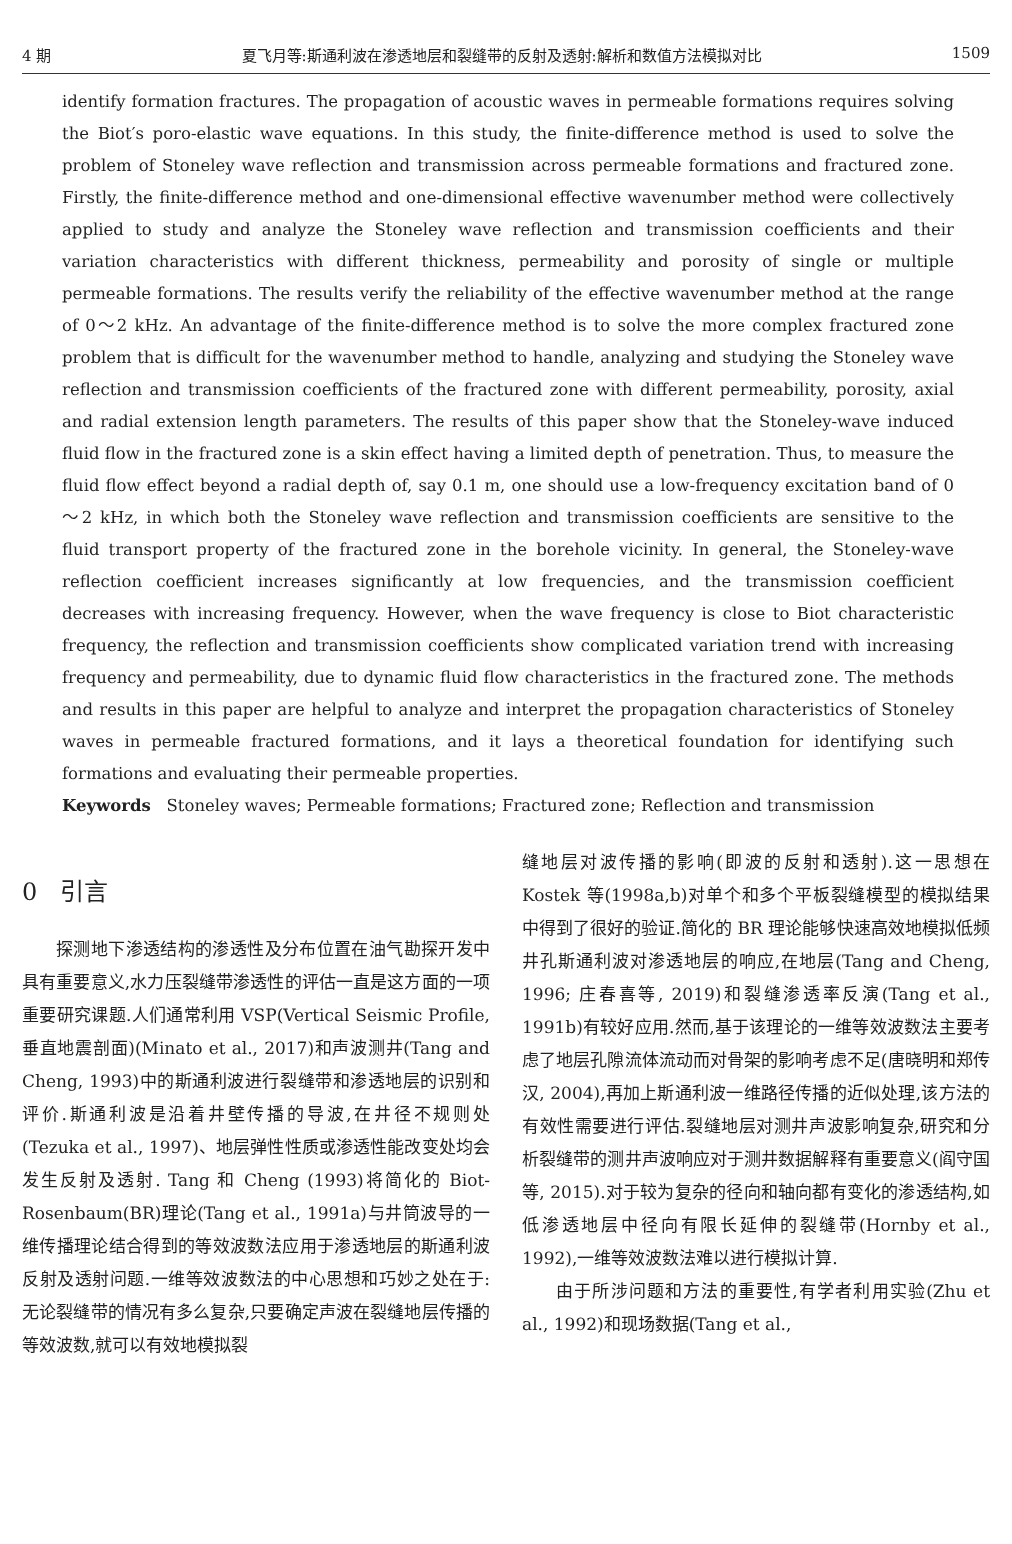4 期 夏飞月等:斯通利波在渗透地层和裂缝带的反射及透射:解析和数值方法模拟对比 1509
identify formation fractures. The propagation of acoustic waves in permeable formations requires solving the Biot′s poro-elastic wave equations. In this study, the finite-difference method is used to solve the problem of Stoneley wave reflection and transmission across permeable formations and fractured zone. Firstly, the finite-difference method and one-dimensional effective wavenumber method were collectively applied to study and analyze the Stoneley wave reflection and transmission coefficients and their variation characteristics with different thickness, permeability and porosity of single or multiple permeable formations. The results verify the reliability of the effective wavenumber method at the range of 0～2 kHz. An advantage of the finite-difference method is to solve the more complex fractured zone problem that is difficult for the wavenumber method to handle, analyzing and studying the Stoneley wave reflection and transmission coefficients of the fractured zone with different permeability, porosity, axial and radial extension length parameters. The results of this paper show that the Stoneley-wave induced fluid flow in the fractured zone is a skin effect having a limited depth of penetration. Thus, to measure the fluid flow effect beyond a radial depth of, say 0.1 m, one should use a low-frequency excitation band of 0～2 kHz, in which both the Stoneley wave reflection and transmission coefficients are sensitive to the fluid transport property of the fractured zone in the borehole vicinity. In general, the Stoneley-wave reflection coefficient increases significantly at low frequencies, and the transmission coefficient decreases with increasing frequency. However, when the wave frequency is close to Biot characteristic frequency, the reflection and transmission coefficients show complicated variation trend with increasing frequency and permeability, due to dynamic fluid flow characteristics in the fractured zone. The methods and results in this paper are helpful to analyze and interpret the propagation characteristics of Stoneley waves in permeable fractured formations, and it lays a theoretical foundation for identifying such formations and evaluating their permeable properties.
Keywords Stoneley waves; Permeable formations; Fractured zone; Reflection and transmission
0 引言
探测地下渗透结构的渗透性及分布位置在油气勘探开发中具有重要意义,水力压裂缝带渗透性的评估一直是这方面的一项重要研究课题.人们通常利用 VSP(Vertical Seismic Profile,垂直地震剖面)(Minato et al., 2017)和声波测井(Tang and Cheng, 1993)中的斯通利波进行裂缝带和渗透地层的识别和评价.斯通利波是沿着井壁传播的导波,在井径不规则处(Tezuka et al., 1997)、地层弹性性质或渗透性能改变处均会发生反射及透射. Tang 和 Cheng (1993)将简化的 Biot-Rosenbaum(BR)理论(Tang et al., 1991a)与井筒波导的一维传播理论结合得到的等效波数法应用于渗透地层的斯通利波反射及透射问题.一维等效波数法的中心思想和巧妙之处在于:无论裂缝带的情况有多么复杂,只要确定声波在裂缝地层传播的等效波数,就可以有效地模拟裂
缝地层对波传播的影响(即波的反射和透射).这一思想在 Kostek 等(1998a,b)对单个和多个平板裂缝模型的模拟结果中得到了很好的验证.简化的 BR 理论能够快速高效地模拟低频井孔斯通利波对渗透地层的响应,在地层(Tang and Cheng, 1996; 庄春喜等, 2019)和裂缝渗透率反演(Tang et al., 1991b)有较好应用.然而,基于该理论的一维等效波数法主要考虑了地层孔隙流体流动而对骨架的影响考虑不足(唐晓明和郑传汉, 2004),再加上斯通利波一维路径传播的近似处理,该方法的有效性需要进行评估.裂缝地层对测井声波影响复杂,研究和分析裂缝带的测井声波响应对于测井数据解释有重要意义(阎守国等, 2015).对于较为复杂的径向和轴向都有变化的渗透结构,如低渗透地层中径向有限长延伸的裂缝带(Hornby et al., 1992),一维等效波数法难以进行模拟计算.
由于所涉问题和方法的重要性,有学者利用实验(Zhu et al., 1992)和现场数据(Tang et al.,